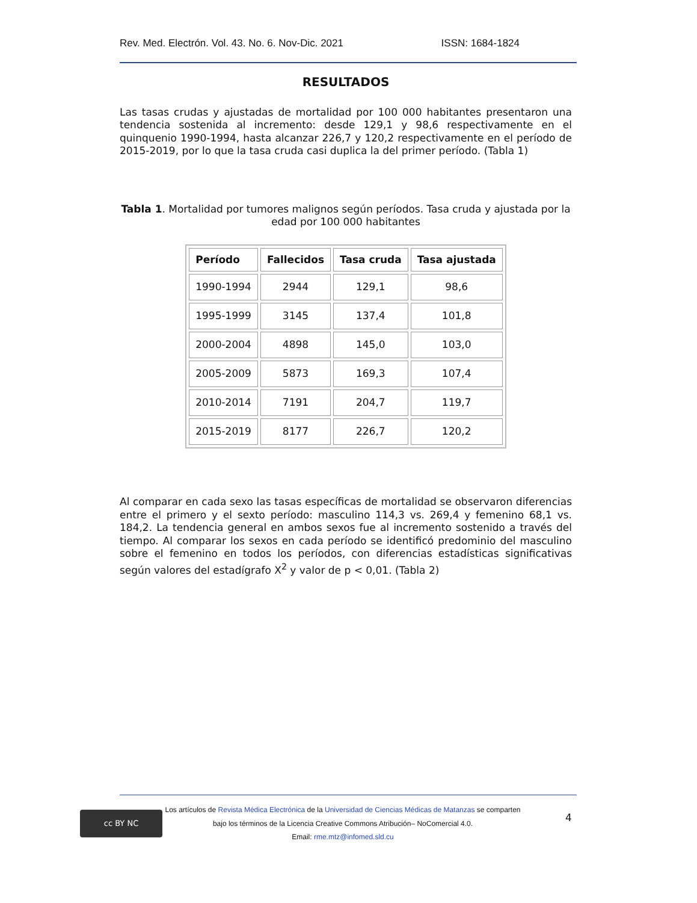Rev. Med. Electrón. Vol. 43. No. 6. Nov-Dic. 2021 ISSN: 1684-1824
RESULTADOS
Las tasas crudas y ajustadas de mortalidad por 100 000 habitantes presentaron una tendencia sostenida al incremento: desde 129,1 y 98,6 respectivamente en el quinquenio 1990-1994, hasta alcanzar 226,7 y 120,2 respectivamente en el período de 2015-2019, por lo que la tasa cruda casi duplica la del primer período. (Tabla 1)
Tabla 1. Mortalidad por tumores malignos según períodos. Tasa cruda y ajustada por la edad por 100 000 habitantes
| Período | Fallecidos | Tasa cruda | Tasa ajustada |
| --- | --- | --- | --- |
| 1990-1994 | 2944 | 129,1 | 98,6 |
| 1995-1999 | 3145 | 137,4 | 101,8 |
| 2000-2004 | 4898 | 145,0 | 103,0 |
| 2005-2009 | 5873 | 169,3 | 107,4 |
| 2010-2014 | 7191 | 204,7 | 119,7 |
| 2015-2019 | 8177 | 226,7 | 120,2 |
Al comparar en cada sexo las tasas específicas de mortalidad se observaron diferencias entre el primero y el sexto período: masculino 114,3 vs. 269,4 y femenino 68,1 vs. 184,2. La tendencia general en ambos sexos fue al incremento sostenido a través del tiempo. Al comparar los sexos en cada período se identificó predominio del masculino sobre el femenino en todos los períodos, con diferencias estadísticas significativas según valores del estadígrafo X<sup>2</sup> y valor de p < 0,01. (Tabla 2)
cc BY NC
Los artículos de Revista Médica Electrónica de la Universidad de Ciencias Médicas de Matanzas se comparten
bajo los términos de la Licencia Creative Commons Atribución– NoComercial 4.0.
Email: rme.mtz@infomed.sld.cu
4